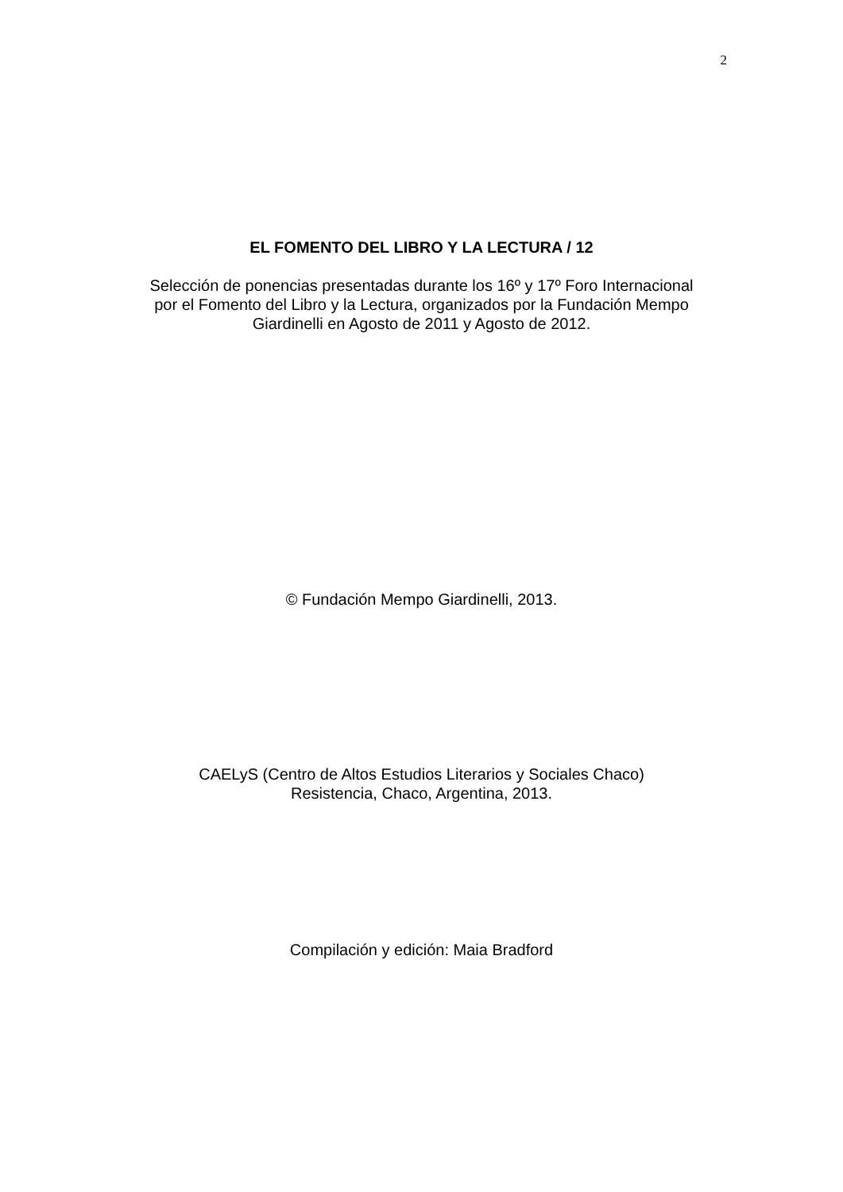2
EL FOMENTO DEL LIBRO Y LA LECTURA / 12
Selección de ponencias presentadas durante los 16º y 17º Foro Internacional
por el Fomento del Libro y la Lectura, organizados por la Fundación Mempo
Giardinelli en Agosto de 2011 y Agosto de 2012.
© Fundación Mempo Giardinelli, 2013.
CAELyS (Centro de Altos Estudios Literarios y Sociales Chaco)
Resistencia, Chaco, Argentina, 2013.
Compilación y edición: Maia Bradford